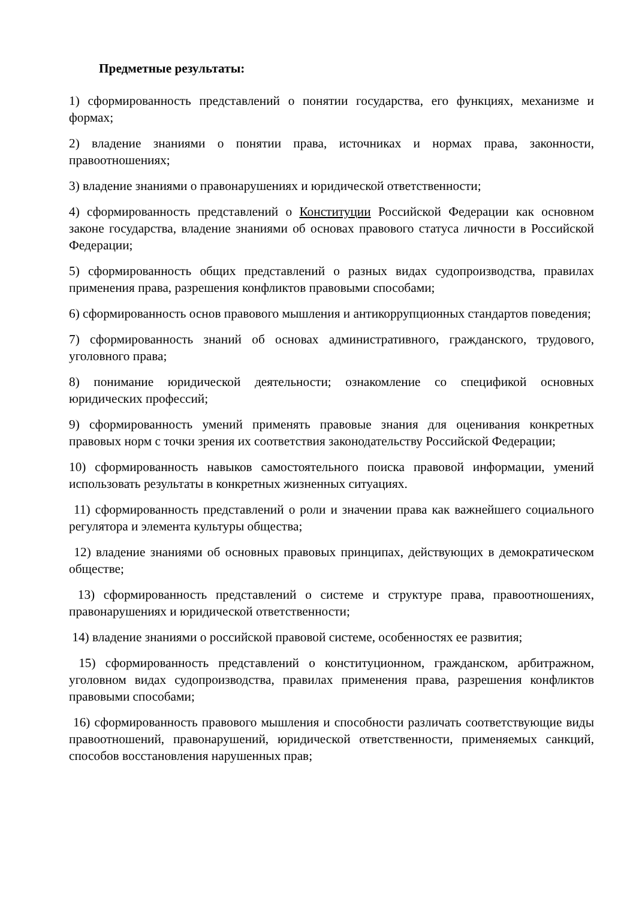Предметные результаты:
1) сформированность представлений о понятии государства, его функциях, механизме и формах;
2) владение знаниями о понятии права, источниках и нормах права, законности, правоотношениях;
3) владение знаниями о правонарушениях и юридической ответственности;
4) сформированность представлений о Конституции Российской Федерации как основном законе государства, владение знаниями об основах правового статуса личности в Российской Федерации;
5) сформированность общих представлений о разных видах судопроизводства, правилах применения права, разрешения конфликтов правовыми способами;
6) сформированность основ правового мышления и антикоррупционных стандартов поведения;
7) сформированность знаний об основах административного, гражданского, трудового, уголовного права;
8) понимание юридической деятельности; ознакомление со спецификой основных юридических профессий;
9) сформированность умений применять правовые знания для оценивания конкретных правовых норм с точки зрения их соответствия законодательству Российской Федерации;
10) сформированность навыков самостоятельного поиска правовой информации, умений использовать результаты в конкретных жизненных ситуациях.
11) сформированность представлений о роли и значении права как важнейшего социального регулятора и элемента культуры общества;
12) владение знаниями об основных правовых принципах, действующих в демократическом обществе;
13) сформированность представлений о системе и структуре права, правоотношениях, правонарушениях и юридической ответственности;
14) владение знаниями о российской правовой системе, особенностях ее развития;
15) сформированность представлений о конституционном, гражданском, арбитражном, уголовном видах судопроизводства, правилах применения права, разрешения конфликтов правовыми способами;
16) сформированность правового мышления и способности различать соответствующие виды правоотношений, правонарушений, юридической ответственности, применяемых санкций, способов восстановления нарушенных прав;